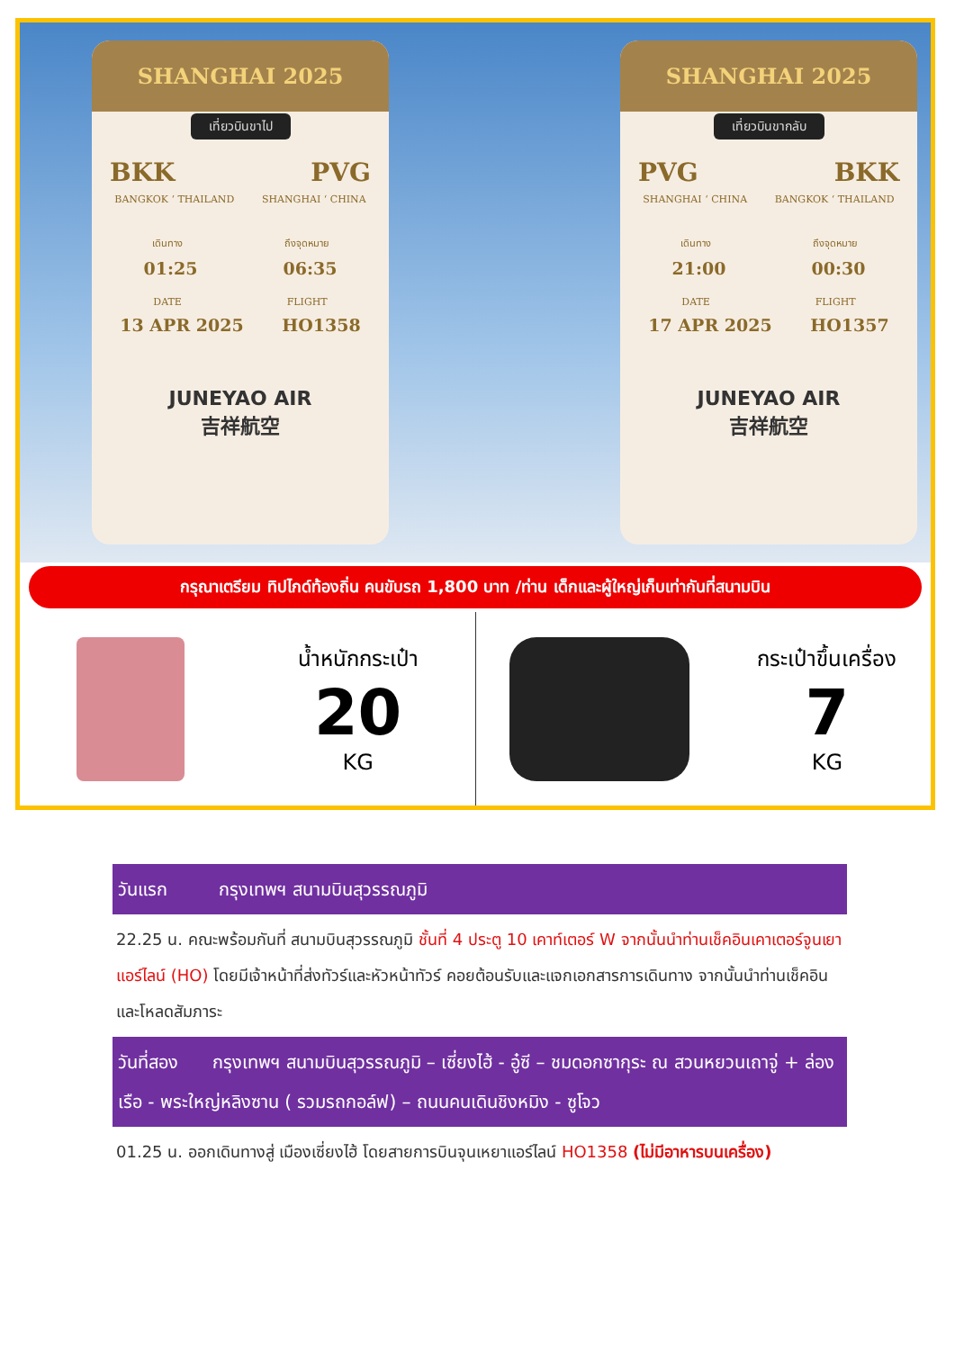SHANGHAI 2025
เที่ยวบินขาไป
BKK PVG
BANGKOK ‘ THAILAND SHANGHAI ‘ CHINA
เดินทาง ถึงจุดหมาย
01:25 06:35
DATE FLIGHT
13 APR 2025 HO1358
JUNEYAO AIR
吉祥航空
SHANGHAI 2025
เที่ยวบินขากลับ
PVG BKK
SHANGHAI ‘ CHINA BANGKOK ‘ THAILAND
เดินทาง ถึงจุดหมาย
21:00 00:30
DATE FLIGHT
17 APR 2025 HO1357
JUNEYAO AIR
吉祥航空
กรุณาเตรียม ทิปไกด์ท้องถิ่น คนขับรถ 1,800 บาท /ท่าน เด็กและผู้ใหญ่เก็บเท่ากันที่สนามบิน
น้ำหนักกระเป๋า
20
KG
กระเป๋าขึ้นเครื่อง
7
KG
วันแรก กรุงเทพฯ สนามบินสุวรรณภูมิ
22.25 น. คณะพร้อมกันที่ สนามบินสุวรรณภูมิ ชั้นที่ 4 ประตู 10 เคาท์เตอร์ W จากนั้นนำท่านเช็คอินเคาเตอร์จูนเยาแอร์ไลน์ (HO) โดยมีเจ้าหน้าที่ส่งทัวร์และหัวหน้าทัวร์ คอยต้อนรับและแจกเอกสารการเดินทาง จากนั้นนำท่านเช็คอินและโหลดสัมภาระ
วันที่สอง กรุงเทพฯ สนามบินสุวรรณภูมิ – เซี่ยงไฮ้ - อู๋ซี – ชมดอกซากุระ ณ สวนหยวนเถาจู่ + ล่องเรือ - พระใหญ่หลิงซาน ( รวมรถกอล์ฟ) – ถนนคนเดินชิงหมิง - ซูโจว
01.25 น. ออกเดินทางสู่ เมืองเซี่ยงไฮ้ โดยสายการบินจุนเหยาแอร์ไลน์ HO1358 (ไม่มีอาหารบนเครื่อง)